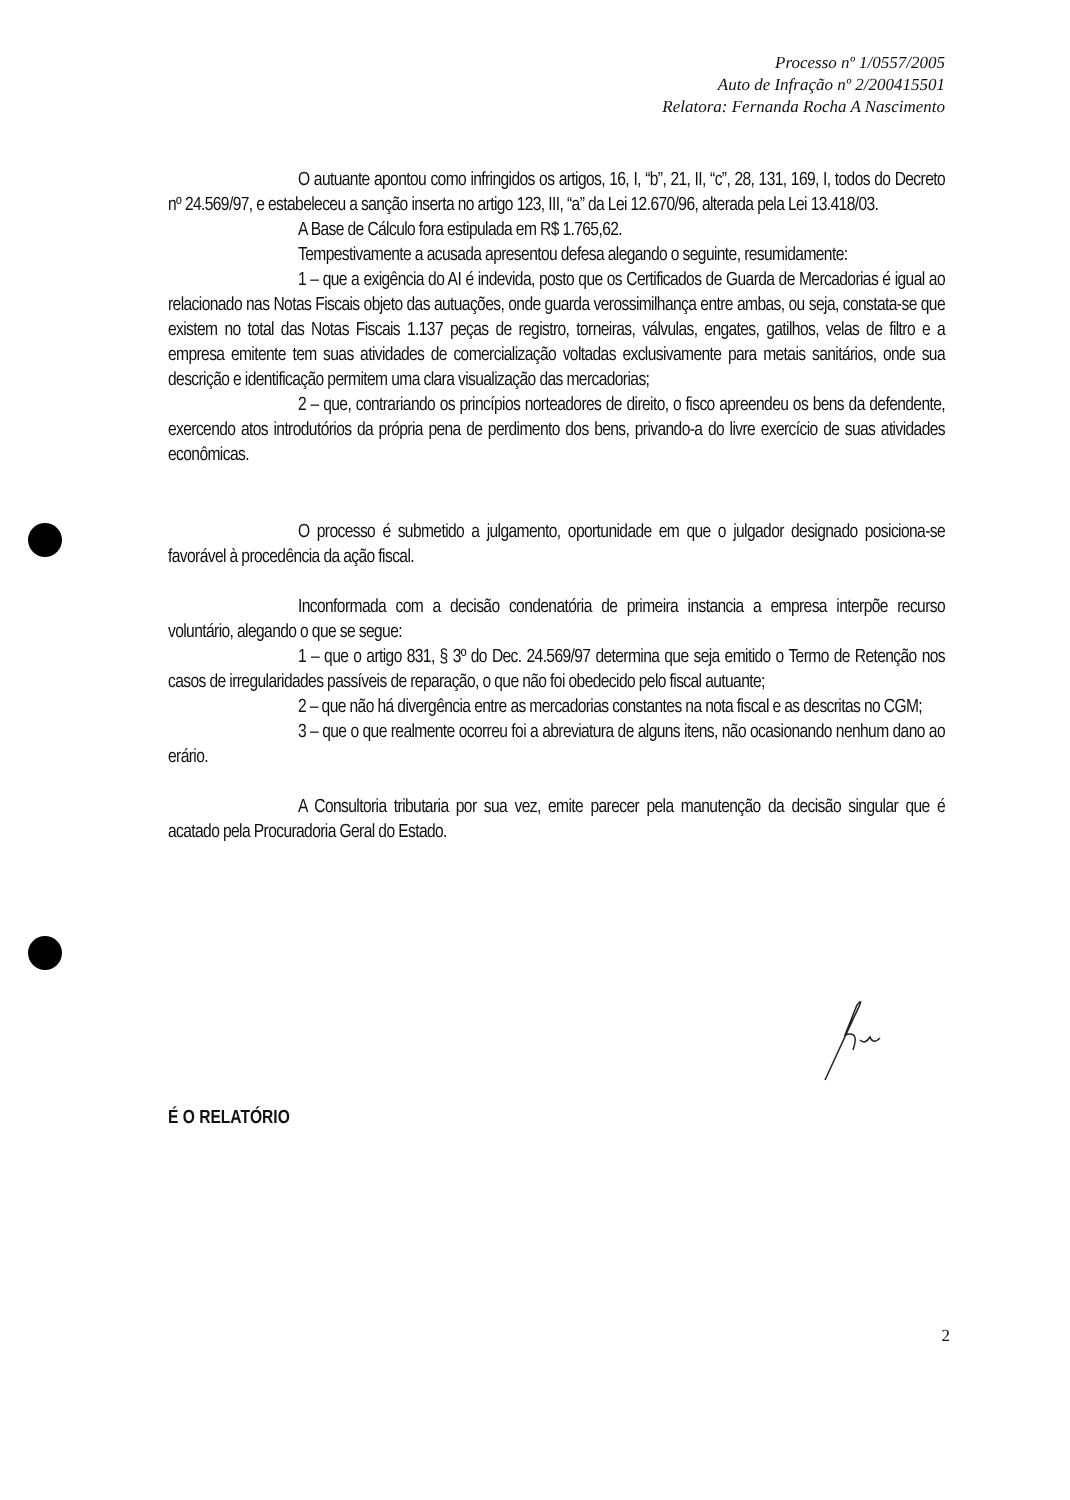Processo nº 1/0557/2005
Auto de Infração nº 2/200415501
Relatora: Fernanda Rocha A Nascimento
O autuante apontou como infringidos os artigos, 16, I, “b”, 21, II, “c”, 28, 131, 169, I, todos do Decreto nº 24.569/97, e estabeleceu a sanção inserta no artigo 123, III, “a” da Lei 12.670/96, alterada pela Lei 13.418/03.
A Base de Cálculo fora estipulada em R$ 1.765,62.
Tempestivamente a acusada apresentou defesa alegando o seguinte, resumidamente:
1 – que a exigência do AI é indevida, posto que os Certificados de Guarda de Mercadorias é igual ao relacionado nas Notas Fiscais objeto das autuações, onde guarda verossimilhança entre ambas, ou seja, constata-se que existem no total das Notas Fiscais 1.137 peças de registro, torneiras, válvulas, engates, gatilhos, velas de filtro e a empresa emitente tem suas atividades de comercialização voltadas exclusivamente para metais sanitários, onde sua descrição e identificação permitem uma clara visualização das mercadorias;
2 – que, contrariando os princípios norteadores de direito, o fisco apreendeu os bens da defendente, exercendo atos introdutórios da própria pena de perdimento dos bens, privando-a do livre exercício de suas atividades econômicas.
O processo é submetido a julgamento, oportunidade em que o julgador designado posiciona-se favorável à procedência da ação fiscal.
Inconformada com a decisão condenatória de primeira instancia a empresa interpõe recurso voluntário, alegando o que se segue:
1 – que o artigo 831, § 3º do Dec. 24.569/97 determina que seja emitido o Termo de Retenção nos casos de irregularidades passíveis de reparação, o que não foi obedecido pelo fiscal autuante;
2 – que não há divergência entre as mercadorias constantes na nota fiscal e as descritas no CGM;
3 – que o que realmente ocorreu foi a abreviatura de alguns itens, não ocasionando nenhum dano ao erário.
A Consultoria tributaria por sua vez, emite parecer pela manutenção da decisão singular que é acatado pela Procuradoria Geral do Estado.
É O RELATÓRIO
2